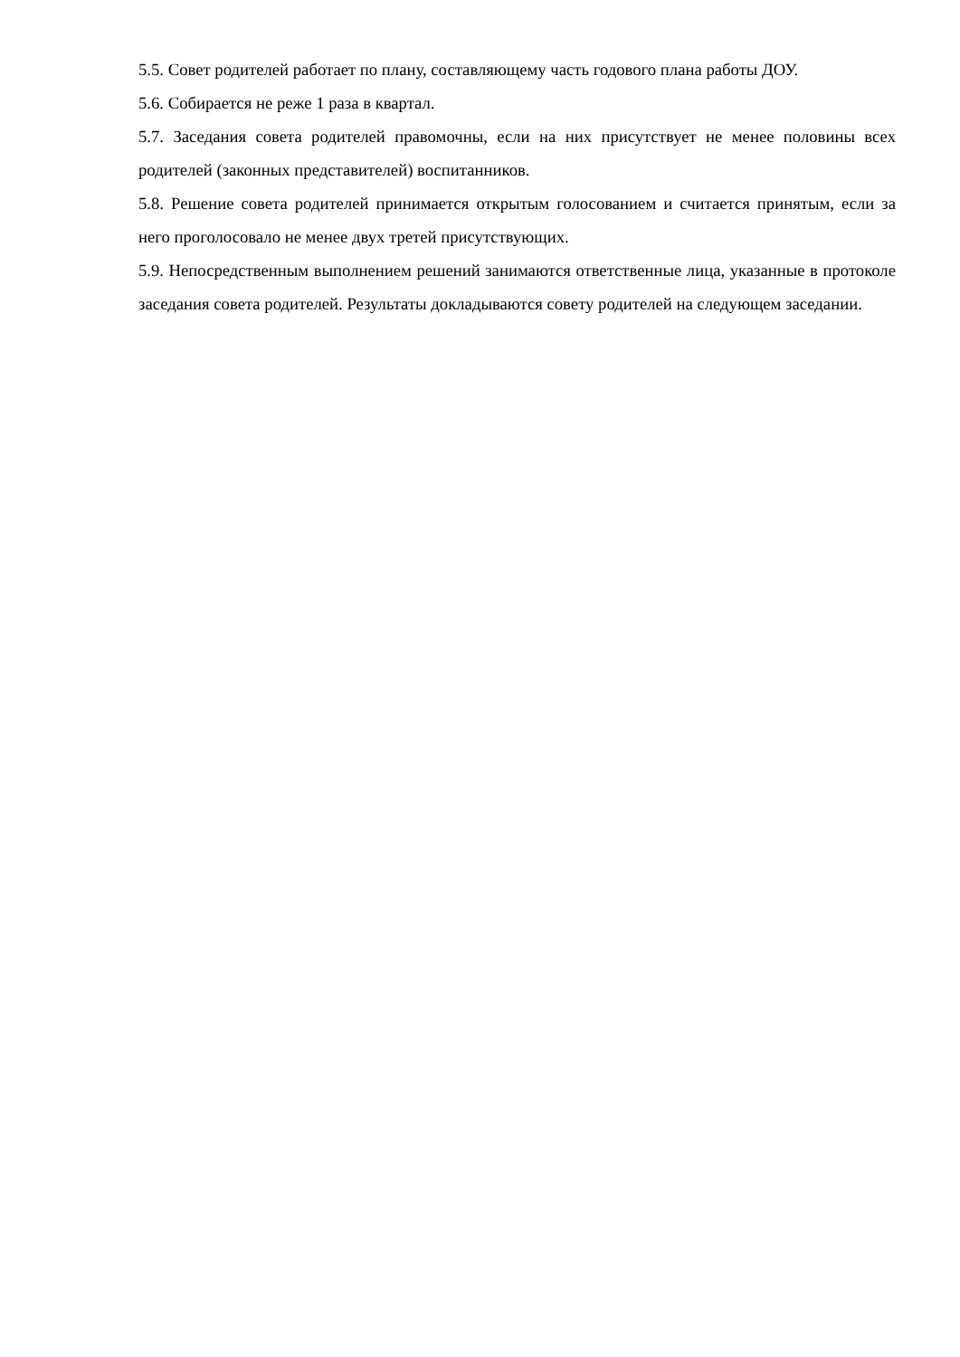5.5. Совет родителей работает по плану, составляющему часть годового плана работы ДОУ.
5.6. Собирается не реже 1 раза в квартал.
5.7. Заседания совета родителей правомочны, если на них присутствует не менее половины всех родителей (законных представителей) воспитанников.
5.8. Решение совета родителей принимается открытым голосованием и считается принятым, если за него проголосовало не менее двух третей присутствующих.
5.9. Непосредственным выполнением решений занимаются ответственные лица, указанные в протоколе заседания совета родителей. Результаты докладываются совету родителей на следующем заседании.